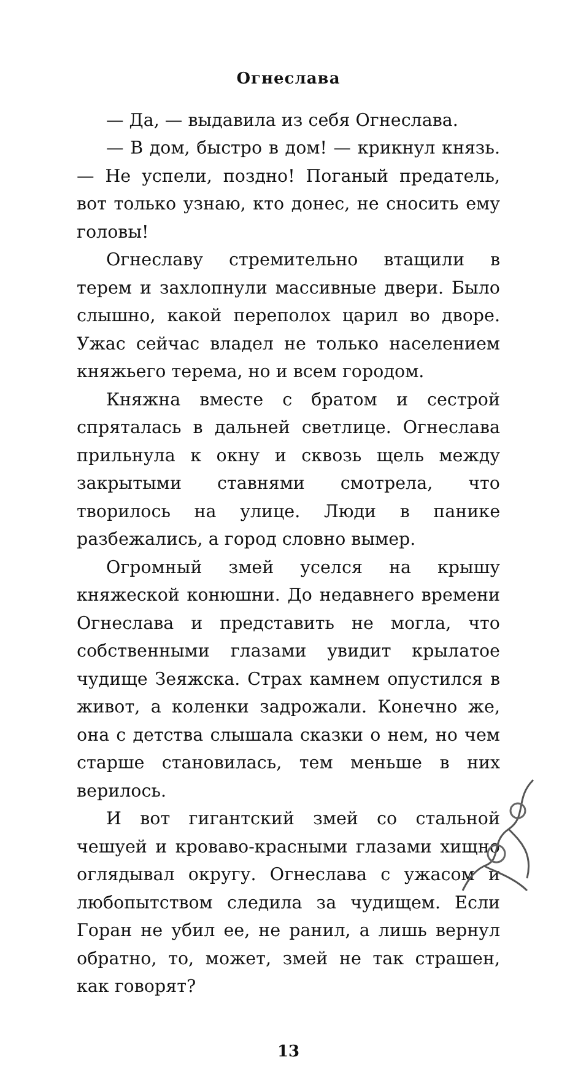Огнеслава
— Да, — выдавила из себя Огнеслава.
— В дом, быстро в дом! — крикнул князь. — Не успели, поздно! Поганый предатель, вот только узнаю, кто донес, не сносить ему головы!
Огнеславу стремительно втащили в терем и захлопнули массивные двери. Было слышно, какой переполох царил во дворе. Ужас сейчас владел не только населением княжьего терема, но и всем городом.
Княжна вместе с братом и сестрой спряталась в дальней светлице. Огнеслава прильнула к окну и сквозь щель между закрытыми ставнями смотрела, что творилось на улице. Люди в панике разбежались, а город словно вымер.
Огромный змей уселся на крышу княжеской конюшни. До недавнего времени Огнеслава и представить не могла, что собственными глазами увидит крылатое чудище Зеяжска. Страх камнем опустился в живот, а коленки задрожали. Конечно же, она с детства слышала сказки о нем, но чем старше становилась, тем меньше в них верилось.
И вот гигантский змей со стальной чешуей и кроваво-красными глазами хищно оглядывал округу. Огнеслава с ужасом и любопытством следила за чудищем. Если Горан не убил ее, не ранил, а лишь вернул обратно, то, может, змей не так страшен, как говорят?
13